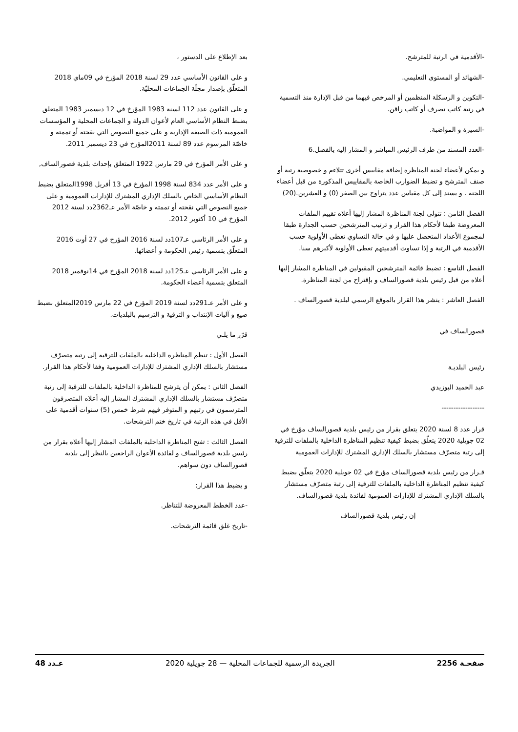-الأقدمية في الرتبة للمترشح.
-الشهائد أو المستوى التعليمي.
-التكوين و الرسكلة المنظمين أو المرخص فيهما من قبل الإدارة منذ التسمية في رتبة كاتب تصرف أو كاتب راقن.
-السيرة و المواضبة.
-العدد المسند من طرف الرئيس المباشر و المشار إليه بالفصل.6
و يمكن لأعضاء لجنة المناظرة إضافة مقاييس أخرى تتلاءم و خصوصية رتبة أو صنف المترشح و تضبط الضوارب الخاصة بالمقاييس المذكورة من قبل أعضاء اللجنة . و يسند إلى كل مقياس عدد يتراوح بين الصفر (0) و العشرين.(20)
الفصل الثامن : تتولى لجنة المناظرة المشار إليها أعلاه تقييم الملفات المعروضة طبقا لأحكام هذا القرار و ترتيب المترشحين حسب الجدارة طبقا لمجموع الأعداد المتحصل عليها و في حالة التساوي تعطى الأولوية حسب الأقدمية في الرتبة و إذا تساوت أقدميتهم تعطى الأولوية لأكبرهم سنا.
الفصل التاسع : تضبط قائمة المترشحين المقبولين في المناظرة المشار إليها أعلاه من قبل رئيس بلدية قصورالساف و بإقتراح من لجنة المناظرة.
الفصل العاشر : ينشر هذا القرار بالموقع الرسمي لبلدية قصورالساف .
قصورالساف في
رئيس البلديـة
عبد الحميد البوزيدي
------------------
قرار عدد 8 لسنة 2020 يتعلق بقرار من رئيس بلدية قصورالساف مؤرخ في 02 جويلية 2020 يتعلّق بضبط كيفية تنظيم المناظرة الداخلية بالملفات للترقية إلى رتبة متصرّف مستشار بالسلك الإداري المشترك للإدارات العمومية
قـرار من رئيس بلدية قصورالساف مؤرخ في 02 جويلية 2020 يتعلّق بضبط كيفية تنظيم المناظرة الداخلية بالملفات للترقية إلى رتبة متصرّف مستشار بالسلك الإداري المشترك للإدارات العمومية لفائدة بلدية قصورالساف.
إن رئيس بلدية قصورالساف
بعد الإطلاع على الدستور ،
و على القانون الأساسي عدد 29 لسنة 2018 المؤرخ في 09ماي 2018 المتعلّق بإصدار مجلّة الجماعات المحليّة.
و على القانون عدد 112 لسنة 1983 المؤرخ في 12 ديسمبر 1983 المتعلق بضبط النظام الأساسي العام لأعوان الدولة و الجماعات المحلية و المؤسسات العمومية ذات الصبغة الإدارية و على جميع النصوص التي نقحته أو تممته و خاصّة المرسوم عدد 89 لسنة 2011المؤرخ في 23 ديسمبر 2011.
و على الأمر المؤرخ في 29 مارس 1922 المتعلق بإحداث بلدية قصورالساف,
و على الأمر عدد 834 لسنة 1998 المؤرخ في 13 أفريل 1998المتعلق بضبط النظام الأساسي الخاص بالسلك الإداري المشترك للإدارات العمومية و على جميع النصوص التي نقحته أو تممته و خاصّة الأمر عـ2362دد لسنة 2012 المؤرخ في 10 أكتوبر 2012.
و على الأمر الرئاسي عـ107دد لسنة 2016 المؤرخ في 27 أوت 2016 المتعلّق بتسمية رئيس الحكومة و أعضائها.
و على الأمر الرئاسي عـ125دد لسنة 2018 المؤرخ في 14نوفمبر 2018 المتعلق بتسمية أعضاء الحكومة.
و على الأمر عـ291دد لسنة 2019 المؤرخ في 22 مارس 2019المتعلق بضبط صيغ و آليات الإنتداب و الترقية و الترسيم بالبلديات.
قرّر ما يلـي
الفصل الأول : تنظم المناظرة الداخلية بالملفات للترقية إلى رتبة متصرّف مستشار بالسلك الإداري المشترك للإدارات العمومية وفقا لأحكام هذا القرار.
الفصل الثاني : يمكن أن يترشح للمناظرة الداخلية بالملفات للترقية إلى رتبة متصرّف مستشار بالسلك الإداري المشترك المشار إليه أعلاه المتصرفون المترسمون في رتبهم و المتوفر فيهم شرط خمس (5) سنوات أقدمية على الأقل في هذه الرتبة في تاريخ ختم الترشحات.
الفصل الثالث : تفتح المناظرة الداخلية بالملفات المشار إليها أعلاه بقرار من رئيس بلدية قصورالساف و لفائدة الأعوان الراجعين بالنظر إلى بلدية قصورالساف دون سواهم.
و يضبط هذا القرار:
-عدد الخطط المعروضة للتناظر.
-تاريخ غلق قائمة الترشحات.
صفحـة 2256 الجريدة الرسمية للجماعات المحلية — 28 جويلية 2020 عـدد 48